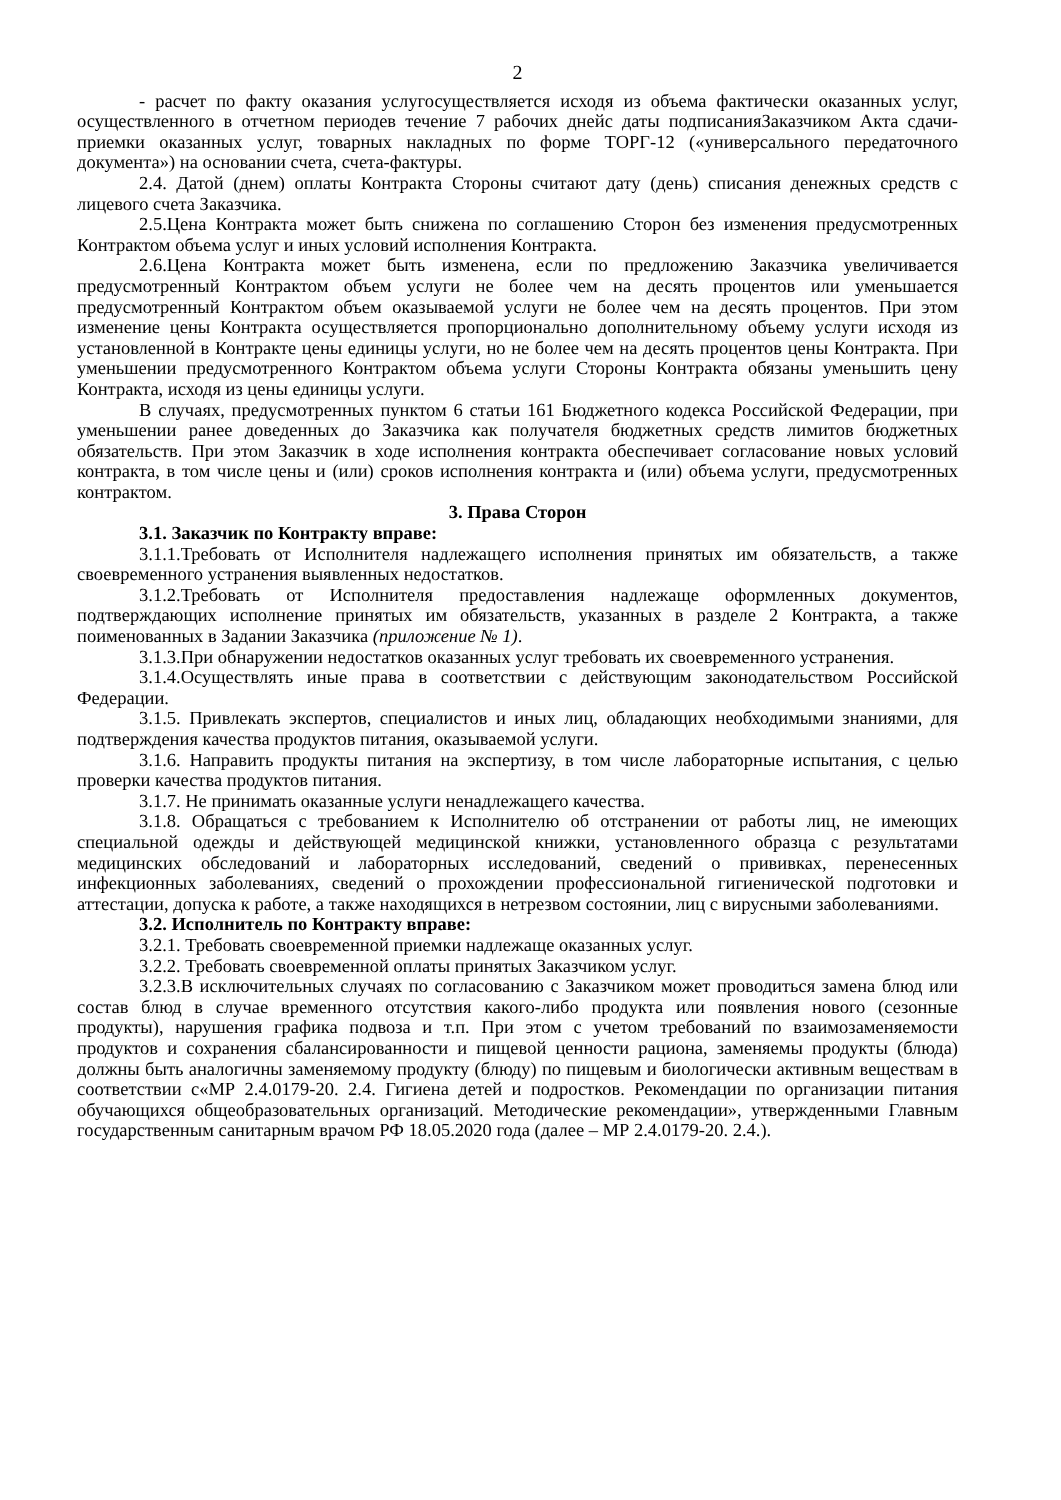2
- расчет по факту оказания услугосуществляется исходя из объема фактически оказанных услуг, осуществленного в отчетном периодев течение 7 рабочих днейс даты подписанияЗаказчиком Акта сдачи-приемки оказанных услуг, товарных накладных по форме ТОРГ-12 («универсального передаточного документа») на основании счета, счета-фактуры.
2.4. Датой (днем) оплаты Контракта Стороны считают дату (день) списания денежных средств с лицевого счета Заказчика.
2.5.Цена Контракта может быть снижена по соглашению Сторон без изменения предусмотренных Контрактом объема услуг и иных условий исполнения Контракта.
2.6.Цена Контракта может быть изменена, если по предложению Заказчика увеличивается предусмотренный Контрактом объем услуги не более чем на десять процентов или уменьшается предусмотренный Контрактом объем оказываемой услуги не более чем на десять процентов. При этом изменение цены Контракта осуществляется пропорционально дополнительному объему услуги исходя из установленной в Контракте цены единицы услуги, но не более чем на десять процентов цены Контракта. При уменьшении предусмотренного Контрактом объема услуги Стороны Контракта обязаны уменьшить цену Контракта, исходя из цены единицы услуги.
В случаях, предусмотренных пунктом 6 статьи 161 Бюджетного кодекса Российской Федерации, при уменьшении ранее доведенных до Заказчика как получателя бюджетных средств лимитов бюджетных обязательств. При этом Заказчик в ходе исполнения контракта обеспечивает согласование новых условий контракта, в том числе цены и (или) сроков исполнения контракта и (или) объема услуги, предусмотренных контрактом.
3. Права Сторон
3.1. Заказчик по Контракту вправе:
3.1.1.Требовать от Исполнителя надлежащего исполнения принятых им обязательств, а также своевременного устранения выявленных недостатков.
3.1.2.Требовать от Исполнителя предоставления надлежаще оформленных документов, подтверждающих исполнение принятых им обязательств, указанных в разделе 2 Контракта, а также поименованных в Задании Заказчика (приложение № 1).
3.1.3.При обнаружении недостатков оказанных услуг требовать их своевременного устранения.
3.1.4.Осуществлять иные права в соответствии с действующим законодательством Российской Федерации.
3.1.5. Привлекать экспертов, специалистов и иных лиц, обладающих необходимыми знаниями, для подтверждения качества продуктов питания, оказываемой услуги.
3.1.6. Направить продукты питания на экспертизу, в том числе лабораторные испытания, с целью проверки качества продуктов питания.
3.1.7. Не принимать оказанные услуги ненадлежащего качества.
3.1.8. Обращаться с требованием к Исполнителю об отстранении от работы лиц, не имеющих специальной одежды и действующей медицинской книжки, установленного образца с результатами медицинских обследований и лабораторных исследований, сведений о прививках, перенесенных инфекционных заболеваниях, сведений о прохождении профессиональной гигиенической подготовки и аттестации, допуска к работе, а также находящихся в нетрезвом состоянии, лиц с вирусными заболеваниями.
3.2. Исполнитель по Контракту вправе:
3.2.1. Требовать своевременной приемки надлежаще оказанных услуг.
3.2.2. Требовать своевременной оплаты принятых Заказчиком услуг.
3.2.3.В исключительных случаях по согласованию с Заказчиком может проводиться замена блюд или состав блюд в случае временного отсутствия какого-либо продукта или появления нового (сезонные продукты), нарушения графика подвоза и т.п. При этом с учетом требований по взаимозаменяемости продуктов и сохранения сбалансированности и пищевой ценности рациона, заменяемы продукты (блюда) должны быть аналогичны заменяемому продукту (блюду) по пищевым и биологически активным веществам в соответствии с«МР 2.4.0179-20. 2.4. Гигиена детей и подростков. Рекомендации по организации питания обучающихся общеобразовательных организаций. Методические рекомендации», утвержденными Главным государственным санитарным врачом РФ 18.05.2020 года (далее – МР 2.4.0179-20. 2.4.).